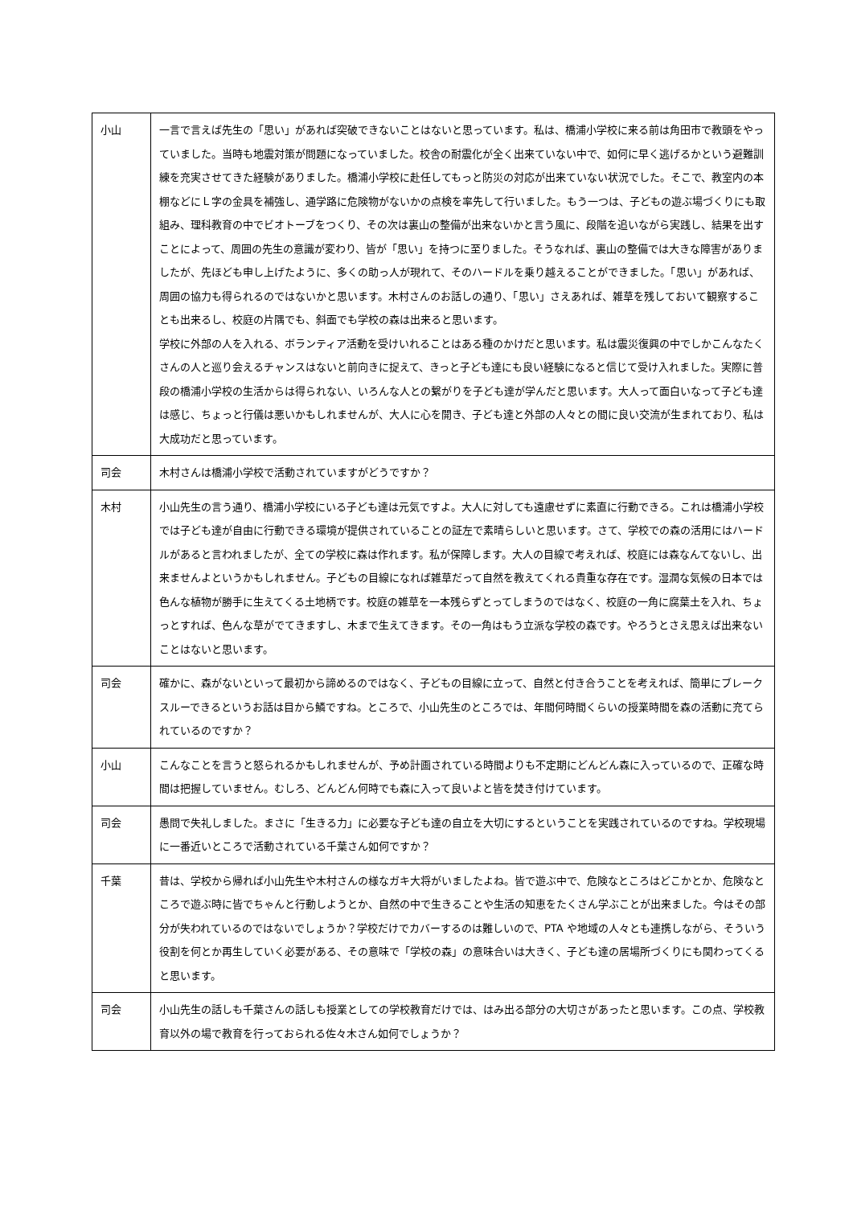| 小山 | 一言で言えば先生の「思い」があれば突破できないことはないと思っています。私は、橋浦小学校に来る前は角田市で教頭をやっていました。当時も地震対策が問題になっていました。校舎の耐震化が全く出来ていない中で、如何に早く逃げるかという避難訓練を充実させてきた経験がありました。橋浦小学校に赴任してもっと防災の対応が出来ていない状況でした。そこで、教室内の本棚などにＬ字の金具を補強し、通学路に危険物がないかの点検を率先して行いました。もう一つは、子どもの遊ぶ場づくりにも取組み、理科教育の中でビオトーブをつくり、その次は裏山の整備が出来ないかと言う風に、段階を追いながら実践し、結果を出すことによって、周囲の先生の意識が変わり、皆が「思い」を持つに至りました。そうなれば、裏山の整備では大きな障害がありましたが、先ほども申し上げたように、多くの助っ人が現れて、そのハードルを乗り越えることができました。「思い」があれば、周囲の協力も得られるのではないかと思います。木村さんのお話しの通り、「思い」さえあれば、雑草を残しておいて観察することも出来るし、校庭の片隅でも、斜面でも学校の森は出来ると思います。 学校に外部の人を入れる、ボランティア活動を受けいれることはある種のかけだと思います。私は震災復興の中でしかこんなたくさんの人と巡り会えるチャンスはないと前向きに捉えて、きっと子ども達にも良い経験になると信じて受け入れました。実際に普段の橋浦小学校の生活からは得られない、いろんな人との繋がりを子ども達が学んだと思います。大人って面白いなって子ども達は感じ、ちょっと行儀は悪いかもしれませんが、大人に心を開き、子ども達と外部の人々との間に良い交流が生まれており、私は大成功だと思っています。 |
| 司会 | 木村さんは橋浦小学校で活動されていますがどうですか？ |
| 木村 | 小山先生の言う通り、橋浦小学校にいる子ども達は元気ですよ。大人に対しても遠慮せずに素直に行動できる。これは橋浦小学校では子ども達が自由に行動できる環境が提供されていることの証左で素晴らしいと思います。さて、学校での森の活用にはハードルがあると言われましたが、全ての学校に森は作れます。私が保障します。大人の目線で考えれば、校庭には森なんてないし、出来ませんよというかもしれません。子どもの目線になれば雑草だって自然を教えてくれる貴重な存在です。湿潤な気候の日本では色んな植物が勝手に生えてくる土地柄です。校庭の雑草を一本残らずとってしまうのではなく、校庭の一角に腐葉土を入れ、ちょっとすれば、色んな草がでてきますし、木まで生えてきます。その一角はもう立派な学校の森です。やろうとさえ思えば出来ないことはないと思います。 |
| 司会 | 確かに、森がないといって最初から諦めるのではなく、子どもの目線に立って、自然と付き合うことを考えれば、簡単にブレークスルーできるというお話は目から鱗ですね。ところで、小山先生のところでは、年間何時間くらいの授業時間を森の活動に充てられているのですか？ |
| 小山 | こんなことを言うと怒られるかもしれませんが、予め計画されている時間よりも不定期にどんどん森に入っているので、正確な時間は把握していません。むしろ、どんどん何時でも森に入って良いよと皆を焚き付けています。 |
| 司会 | 愚問で失礼しました。まさに「生きる力」に必要な子ども達の自立を大切にするということを実践されているのですね。学校現場に一番近いところで活動されている千葉さん如何ですか？ |
| 千葉 | 昔は、学校から帰れば小山先生や木村さんの様なガキ大将がいましたよね。皆で遊ぶ中で、危険なところはどこかとか、危険なところで遊ぶ時に皆でちゃんと行動しようとか、自然の中で生きることや生活の知恵をたくさん学ぶことが出来ました。今はその部分が失われているのではないでしょうか？学校だけでカバーするのは難しいので、PTA や地域の人々とも連携しながら、そういう役割を何とか再生していく必要がある、その意味で「学校の森」の意味合いは大きく、子ども達の居場所づくりにも関わってくると思います。 |
| 司会 | 小山先生の話しも千葉さんの話しも授業としての学校教育だけでは、はみ出る部分の大切さがあったと思います。この点、学校教育以外の場で教育を行っておられる佐々木さん如何でしょうか？ |